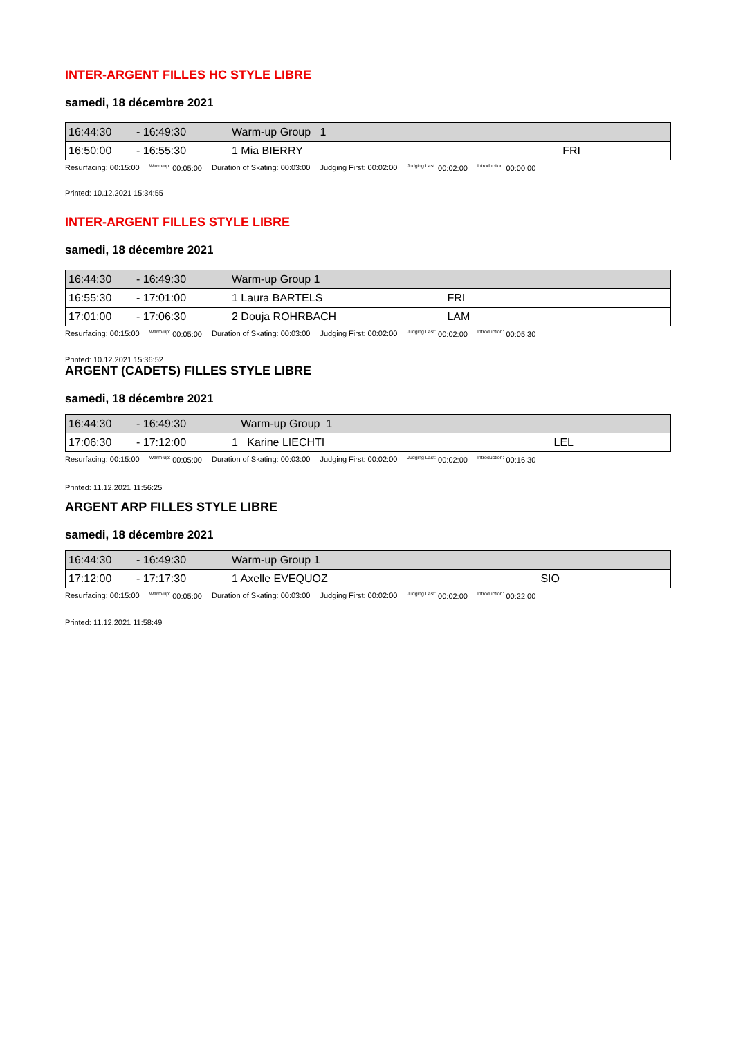INTER-ARGENT FILLES HC STYLE LIBRE
samedi, 18 décembre 2021
| 16:44:30 | - 16:49:30 | Warm-up Group 1 | | |
| 16:50:00 | - 16:55:30 | 1 Mia BIERRY | | FRI |
Resurfacing: 00:15:00 <sup>Warm-up:</sup> 00:05:00 Duration of Skating: 00:03:00 Judging First: 00:02:00 <sup>Judging Last:</sup> 00:02:00 <sup>Introduction:</sup> 00:00:00
Printed: 10.12.2021 15:34:55
INTER-ARGENT FILLES STYLE LIBRE
samedi, 18 décembre 2021
| 16:44:30 | - 16:49:30 | Warm-up Group 1 | | |
| 16:55:30 | - 17:01:00 | 1 Laura BARTELS | | FRI |
| 17:01:00 | - 17:06:30 | 2 Douja ROHRBACH | | LAM |
Resurfacing: 00:15:00 <sup>Warm-up:</sup> 00:05:00 Duration of Skating: 00:03:00 Judging First: 00:02:00 <sup>Judging Last:</sup> 00:02:00 <sup>Introduction:</sup> 00:05:30
Printed: 10.12.2021 15:36:52
ARGENT (CADETS) FILLES STYLE LIBRE
samedi, 18 décembre 2021
| 16:44:30 | - 16:49:30 | Warm-up Group 1 | | |
| 17:06:30 | - 17:12:00 | 1 Karine LIECHTI | | LEL |
Resurfacing: 00:15:00 <sup>Warm-up:</sup> 00:05:00 Duration of Skating: 00:03:00 Judging First: 00:02:00 <sup>Judging Last:</sup> 00:02:00 <sup>Introduction:</sup> 00:16:30
Printed: 11.12.2021 11:56:25
ARGENT ARP FILLES STYLE LIBRE
samedi, 18 décembre 2021
| 16:44:30 | - 16:49:30 | Warm-up Group 1 | | |
| 17:12:00 | - 17:17:30 | 1 Axelle EVEQUOZ | | SIO |
Resurfacing: 00:15:00 <sup>Warm-up:</sup> 00:05:00 Duration of Skating: 00:03:00 Judging First: 00:02:00 <sup>Judging Last:</sup> 00:02:00 <sup>Introduction:</sup> 00:22:00
Printed: 11.12.2021 11:58:49